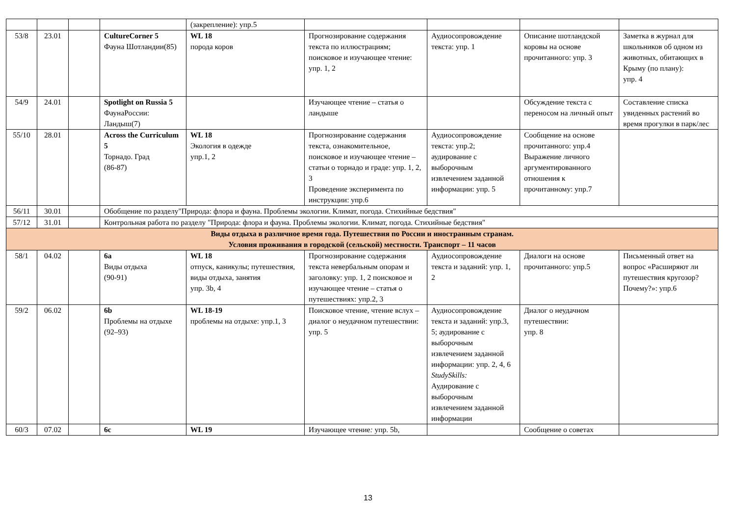| | | | | (закрепление): упр.5 | | | | |
| 53/8 | 23.01 | | CultureCorner 5 Фауна Шотландии(85) | WL 18 порода коров | Прогнозирование содержания текста по иллюстрациям; поисковое и изучающее чтение: упр. 1, 2 | Аудиосопровождение текста: упр. 1 | Описание шотландской коровы на основе прочитанного: упр. 3 | Заметка в журнал для школьников об одном из животных, обитающих в Крыму (по плану): упр. 4 |
| 54/9 | 24.01 | | Spotlight on Russia 5 ФаунаРоссии: Ландыш(7) | | Изучающее чтение – статья о ландыше | | Обсуждение текста с переносом на личный опыт | Составление списка увиденных растений во время прогулки в парк/лес |
| 55/10 | 28.01 | | Across the Curriculum 5 Торнадо. Град (86-87) | WL 18 Экология в одежде упр.1, 2 | Прогнозирование содержания текста, ознакомительное, поисковое и изучающее чтение – статьи о торнадо и граде: упр. 1, 2, 3 Проведение эксперимента по инструкции: упр.6 | Аудиосопровождение текста: упр.2; аудирование с выборочным извлечением заданной информации: упр. 5 | Сообщение на основе прочитанного: упр.4 Выражение личного аргументированного отношения к прочитанному: упр.7 | |
| 56/11 | 30.01 | | Обобщение по разделу"Природа: флора и фауна. Проблемы экологии. Климат, погода. Стихийные бедствия" | | | | | |
| 57/12 | 31.01 | | Контрольная работа по разделу "Природа: флора и фауна. Проблемы экологии. Климат, погода. Стихийные бедствия" | | | | | |
| Виды отдыха в различное время года. Путешествия по России и иностранным странам. Условия проживания в городской (сельской) местности. Транспорт – 11 часов | | | | | | | | |
| 58/1 | 04.02 | | 6a Виды отдыха (90-91) | WL 18 отпуск, каникулы; путешествия, виды отдыха, занятия упр. 3b, 4 | Прогнозирование содержания текста невербальным опорам и заголовку: упр. 1, 2 поисковое и изучающее чтение – статья о путешествиях: упр.2, 3 | Аудиосопровождение текста и заданий: упр. 1, 2 | Диалоги на основе прочитанного: упр.5 | Письменный ответ на вопрос «Расширяют ли путешествия кругозор? Почему?»: упр.6 |
| 59/2 | 06.02 | | 6b Проблемы на отдыхе (92–93) | WL 18-19 проблемы на отдыхе: упр.1, 3 | Поисковое чтение, чтение вслух – диалог о неудачном путешествии: упр. 5 | Аудиосопровождение текста и заданий: упр.3, 5; аудирование с выборочным извлечением заданной информации: упр. 2, 4, 6 StudySkills: Аудирование с выборочным извлечением заданной информации | Диалог о неудачном путешествии: упр. 8 | |
| 60/3 | 07.02 | | 6c | WL 19 | Изучающее чтение : упр. 5b, | | Сообщение о советах | |
13